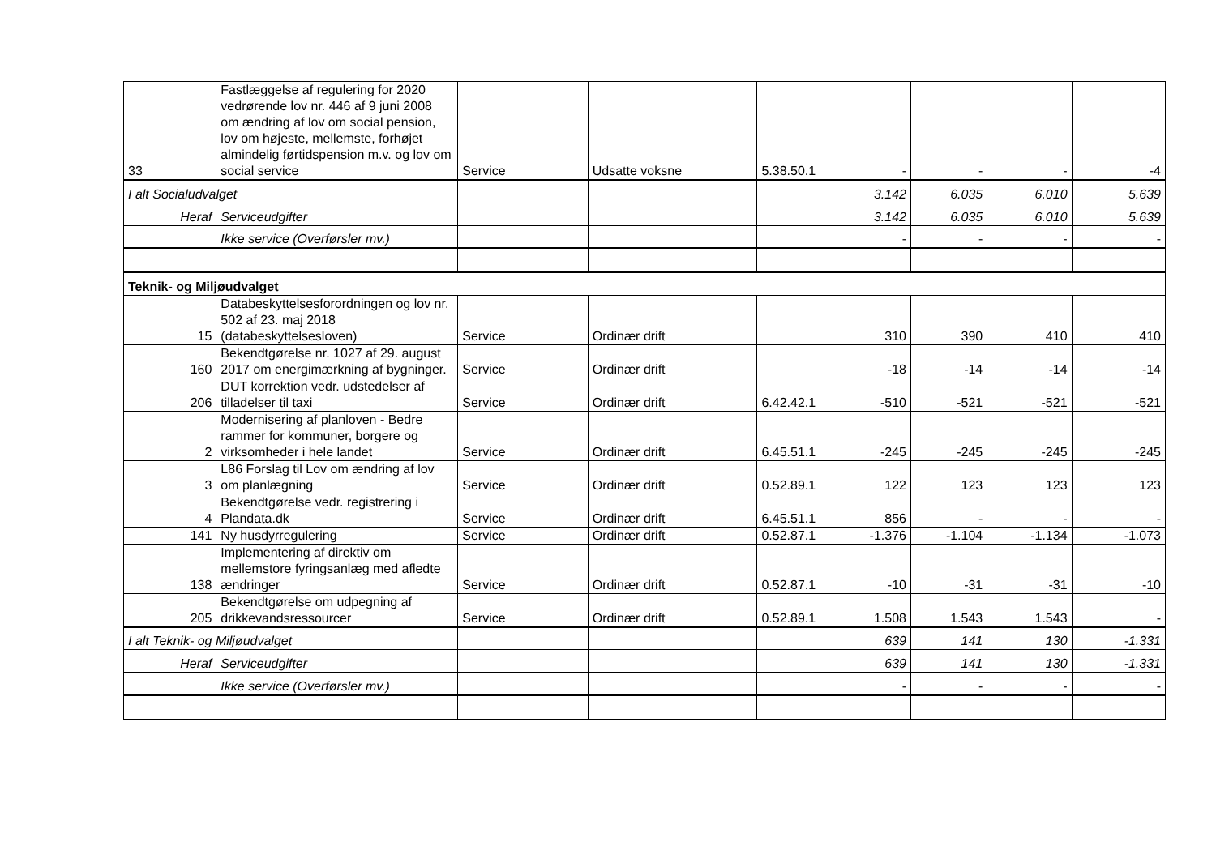| 33 | Fastlæggelse af regulering for 2020 vedrørende lov nr. 446 af 9 juni 2008 om ændring af lov om social pension, lov om højeste, mellemste, forhøjet almindelig førtidspension m.v. og lov om social service | Service | Udsatte voksne | 5.38.50.1 | - | - | - | -4 |
| I alt Socialudvalget | | | | | 3.142 | 6.035 | 6.010 | 5.639 |
| Heraf | Serviceudgifter | | | | 3.142 | 6.035 | 6.010 | 5.639 |
| | Ikke service (Overførsler mv.) | | | | - | - | - | - |
| Teknik- og Miljøudvalget | | | | | | | | |
| 15 | Databeskyttelsesforordningen og lov nr. 502 af 23. maj 2018 (databeskyttelsesloven) | Service | Ordinær drift | | 310 | 390 | 410 | 410 |
| 160 | Bekendtgørelse nr. 1027 af 29. august 2017 om energimærkning af bygninger. | Service | Ordinær drift | | -18 | -14 | -14 | -14 |
| 206 | DUT korrektion vedr. udstedelser af tilladelser til taxi | Service | Ordinær drift | 6.42.42.1 | -510 | -521 | -521 | -521 |
| 2 | Modernisering af planloven - Bedre rammer for kommuner, borgere og virksomheder i hele landet | Service | Ordinær drift | 6.45.51.1 | -245 | -245 | -245 | -245 |
| 3 | L86 Forslag til Lov om ændring af lov om planlægning | Service | Ordinær drift | 0.52.89.1 | 122 | 123 | 123 | 123 |
| 4 | Bekendtgørelse vedr. registrering i Plandata.dk | Service | Ordinær drift | 6.45.51.1 | 856 | - | - | - |
| 141 | Ny husdyrregulering | Service | Ordinær drift | 0.52.87.1 | -1.376 | -1.104 | -1.134 | -1.073 |
| 138 | Implementering af direktiv om mellemstore fyringsanlæg med afledte ændringer | Service | Ordinær drift | 0.52.87.1 | -10 | -31 | -31 | -10 |
| 205 | Bekendtgørelse om udpegning af drikkevandsressourcer | Service | Ordinær drift | 0.52.89.1 | 1.508 | 1.543 | 1.543 | - |
| I alt Teknik- og Miljøudvalget | | | | | 639 | 141 | 130 | -1.331 |
| Heraf | Serviceudgifter | | | | 639 | 141 | 130 | -1.331 |
| | Ikke service (Overførsler mv.) | | | | - | - | - | - |